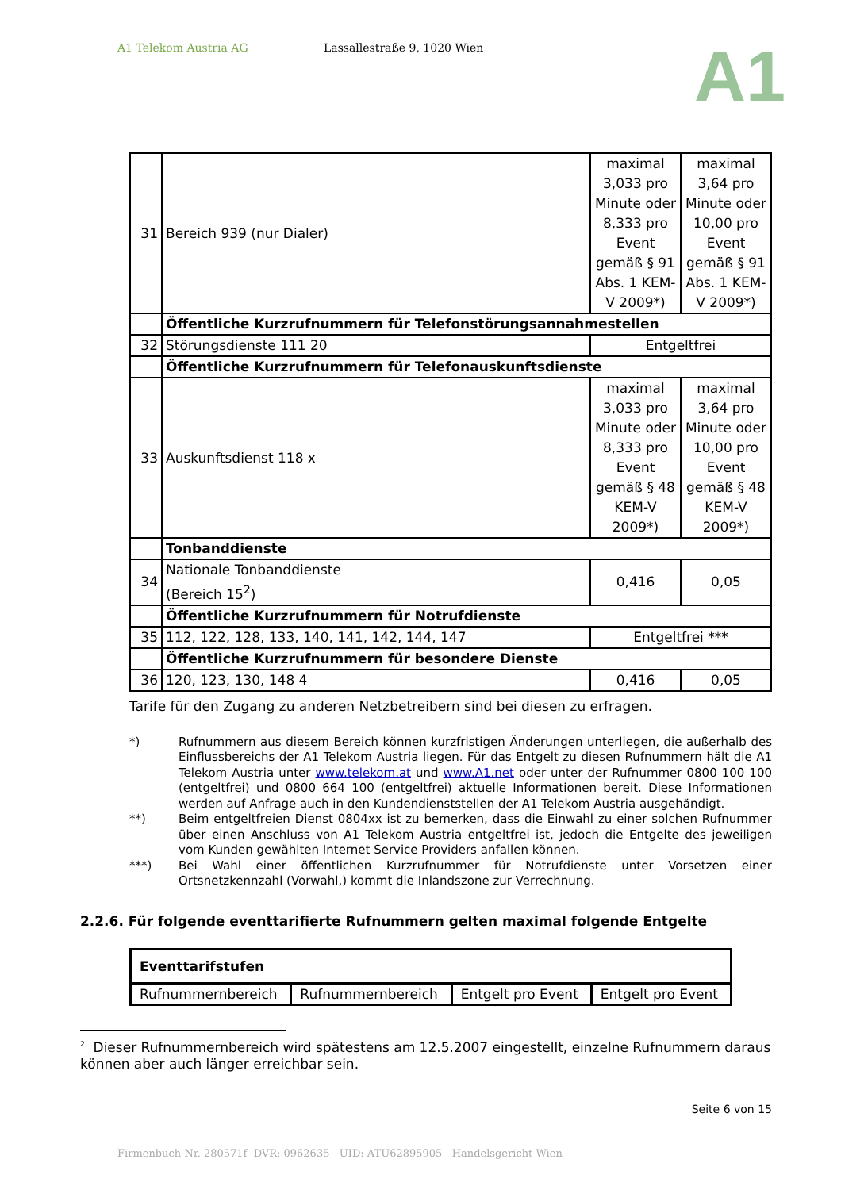A1 Telekom Austria AG Lassallestraße 9, 1020 Wien
A1
| 31 | Bereich 939 (nur Dialer) | maximal 3,033 pro Minute oder 8,333 pro Event gemäß § 91 Abs. 1 KEM-V 2009*) | maximal 3,64 pro Minute oder 10,00 pro Event gemäß § 91 Abs. 1 KEM-V 2009*) |
| | Öffentliche Kurzrufnummern für Telefonstörungsannahmestellen | | |
| 32 | Störungsdienste 111 20 | Entgeltfrei | |
| | Öffentliche Kurzrufnummern für Telefonauskunftsdienste | | |
| 33 | Auskunftsdienst 118 x | maximal 3,033 pro Minute oder 8,333 pro Event gemäß § 48 KEM-V 2009*) | maximal 3,64 pro Minute oder 10,00 pro Event gemäß § 48 KEM-V 2009*) |
| | Tonbanddienste | | |
| 34 | Nationale Tonbanddienste (Bereich 15<sup>2</sup>) | 0,416 | 0,05 |
| | Öffentliche Kurzrufnummern für Notrufdienste | | |
| 35 | 112, 122, 128, 133, 140, 141, 142, 144, 147 | Entgeltfrei *** | |
| | Öffentliche Kurzrufnummern für besondere Dienste | | |
| 36 | 120, 123, 130, 148 4 | 0,416 | 0,05 |
Tarife für den Zugang zu anderen Netzbetreibern sind bei diesen zu erfragen.
*) Rufnummern aus diesem Bereich können kurzfristigen Änderungen unterliegen, die außerhalb des Einflussbereichs der A1 Telekom Austria liegen. Für das Entgelt zu diesen Rufnummern hält die A1 Telekom Austria unter www.telekom.at und www.A1.net oder unter der Rufnummer 0800 100 100 (entgeltfrei) und 0800 664 100 (entgeltfrei) aktuelle Informationen bereit. Diese Informationen werden auf Anfrage auch in den Kundendienststellen der A1 Telekom Austria ausgehändigt.
**) Beim entgeltfreien Dienst 0804xx ist zu bemerken, dass die Einwahl zu einer solchen Rufnummer über einen Anschluss von A1 Telekom Austria entgeltfrei ist, jedoch die Entgelte des jeweiligen vom Kunden gewählten Internet Service Providers anfallen können.
***) Bei Wahl einer öffentlichen Kurzrufnummer für Notrufdienste unter Vorsetzen einer Ortsnetzkennzahl (Vorwahl,) kommt die Inlandszone zur Verrechnung.
2.2.6. Für folgende eventtarifierte Rufnummern gelten maximal folgende Entgelte
| Eventtarifstufen | | | |
| Rufnummernbereich | Rufnummernbereich | Entgelt pro Event | Entgelt pro Event |
<sup>2</sup> Dieser Rufnummernbereich wird spätestens am 12.5.2007 eingestellt, einzelne Rufnummern daraus können aber auch länger erreichbar sein.
Seite 6 von 15
Firmenbuch-Nr. 280571f DVR: 0962635 UID: ATU62895905 Handelsgericht Wien